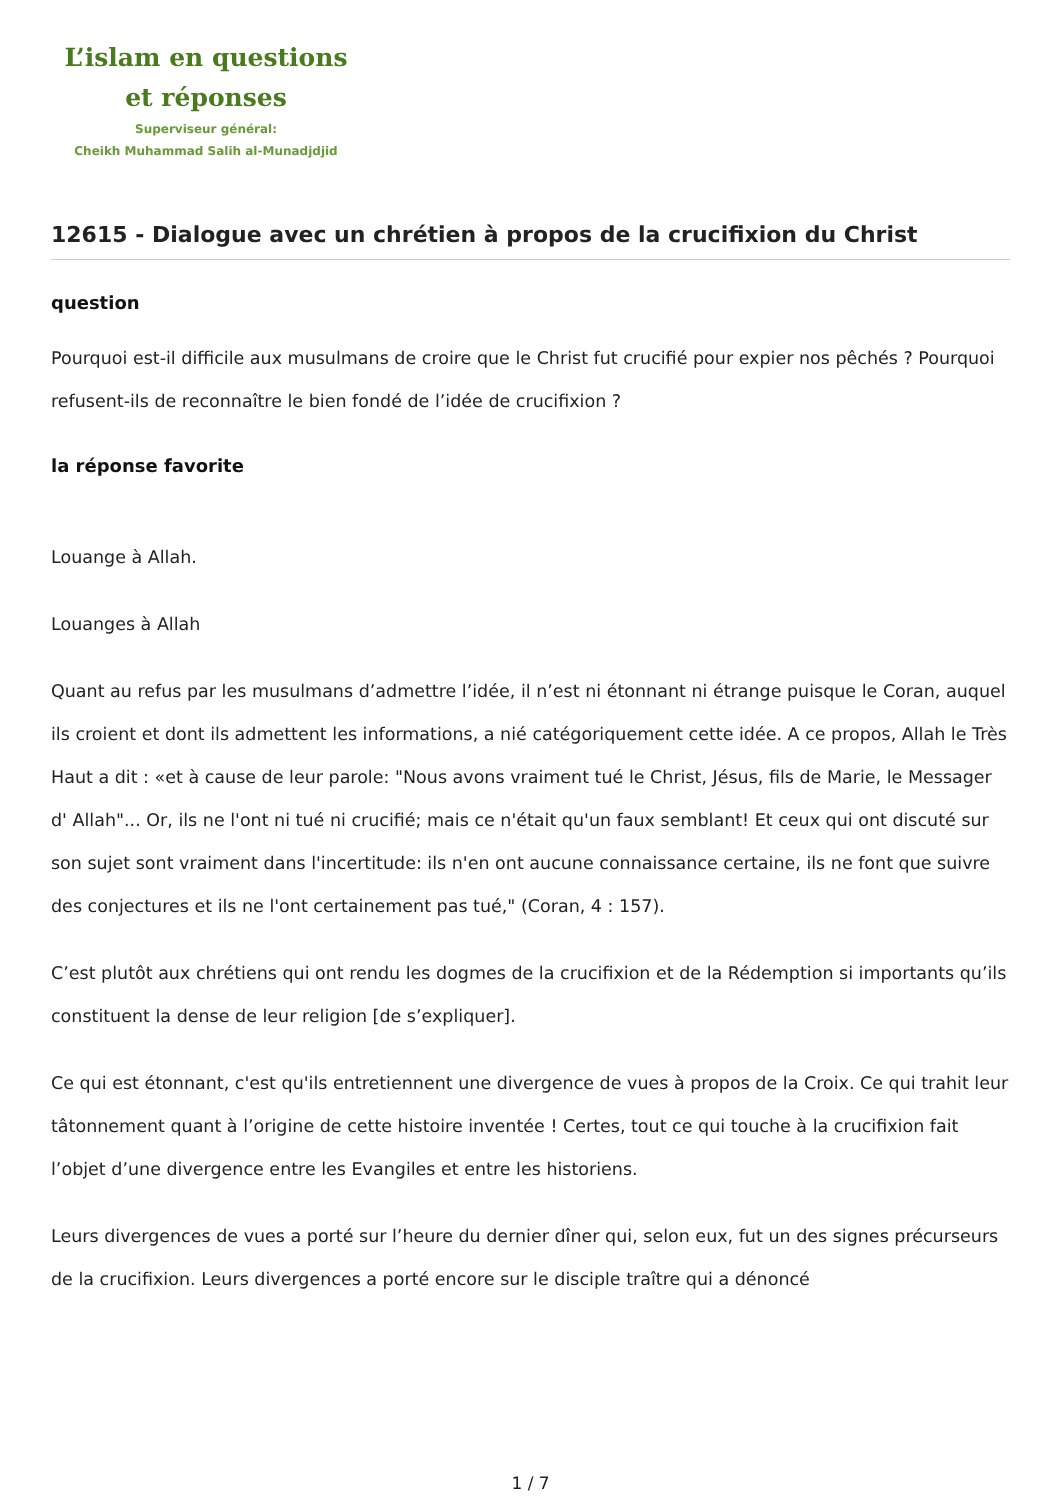L’islam en questions
et réponses
Superviseur général:
Cheikh Muhammad Salih al-Munadjdjid
12615 - Dialogue avec un chrétien à propos de la crucifixion du Christ
question
Pourquoi est-il difficile aux musulmans de croire que le Christ fut crucifié pour expier nos pêchés ? Pourquoi refusent-ils de reconnaître le bien fondé de l’idée de crucifixion ?
la réponse favorite
Louange à Allah.
Louanges à Allah
Quant au refus par les musulmans d’admettre l’idée, il n’est ni étonnant ni étrange puisque le Coran, auquel ils croient et dont ils admettent les informations, a nié catégoriquement cette idée. A ce propos, Allah le Très Haut a dit : «et à cause de leur parole: "Nous avons vraiment tué le Christ, Jésus, fils de Marie, le Messager d' Allah"... Or, ils ne l'ont ni tué ni crucifié; mais ce n'était qu'un faux semblant! Et ceux qui ont discuté sur son sujet sont vraiment dans l'incertitude: ils n'en ont aucune connaissance certaine, ils ne font que suivre des conjectures et ils ne l'ont certainement pas tué," (Coran, 4 : 157).
C’est plutôt aux chrétiens qui ont rendu les dogmes de la crucifixion et de la Rédemption si importants qu’ils constituent la dense de leur religion [de s’expliquer].
Ce qui est étonnant, c'est qu'ils entretiennent une divergence de vues à propos de la Croix. Ce qui trahit leur tâtonnement quant à l’origine de cette histoire inventée ! Certes, tout ce qui touche à la crucifixion fait l’objet d’une divergence entre les Evangiles et entre les historiens.
Leurs divergences de vues a porté sur l’heure du dernier dîner qui, selon eux, fut un des signes précurseurs de la crucifixion. Leurs divergences a porté encore sur le disciple traître qui a dénoncé
1 / 7